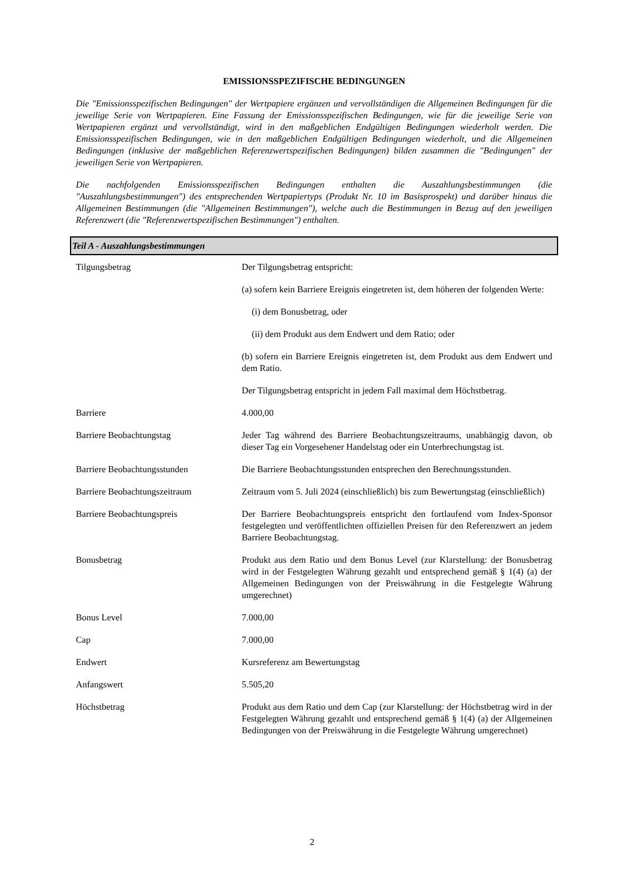EMISSIONSSPEZIFISCHE BEDINGUNGEN
Die "Emissionsspezifischen Bedingungen" der Wertpapiere ergänzen und vervollständigen die Allgemeinen Bedingungen für die jeweilige Serie von Wertpapieren. Eine Fassung der Emissionsspezifischen Bedingungen, wie für die jeweilige Serie von Wertpapieren ergänzt und vervollständigt, wird in den maßgeblichen Endgültigen Bedingungen wiederholt werden. Die Emissionsspezifischen Bedingungen, wie in den maßgeblichen Endgültigen Bedingungen wiederholt, und die Allgemeinen Bedingungen (inklusive der maßgeblichen Referenzwertspezifischen Bedingungen) bilden zusammen die "Bedingungen" der jeweiligen Serie von Wertpapieren.
Die nachfolgenden Emissionsspezifischen Bedingungen enthalten die Auszahlungsbestimmungen (die "Auszahlungsbestimmungen") des entsprechenden Wertpapiertyps (Produkt Nr. 10 im Basisprospekt) und darüber hinaus die Allgemeinen Bestimmungen (die "Allgemeinen Bestimmungen"), welche auch die Bestimmungen in Bezug auf den jeweiligen Referenzwert (die "Referenzwertspezifischen Bestimmungen") enthalten.
Teil A - Auszahlungsbestimmungen
| Tilgungsbetrag | Der Tilgungsbetrag entspricht: (a) sofern kein Barriere Ereignis eingetreten ist, dem höheren der folgenden Werte: (i) dem Bonusbetrag, oder (ii) dem Produkt aus dem Endwert und dem Ratio; oder (b) sofern ein Barriere Ereignis eingetreten ist, dem Produkt aus dem Endwert und dem Ratio. Der Tilgungsbetrag entspricht in jedem Fall maximal dem Höchstbetrag. |
| Barriere | 4.000,00 |
| Barriere Beobachtungstag | Jeder Tag während des Barriere Beobachtungszeitraums, unabhängig davon, ob dieser Tag ein Vorgesehener Handelstag oder ein Unterbrechungstag ist. |
| Barriere Beobachtungsstunden | Die Barriere Beobachtungsstunden entsprechen den Berechnungsstunden. |
| Barriere Beobachtungszeitraum | Zeitraum vom 5. Juli 2024 (einschließlich) bis zum Bewertungstag (einschließlich) |
| Barriere Beobachtungspreis | Der Barriere Beobachtungspreis entspricht den fortlaufend vom Index-Sponsor festgelegten und veröffentlichten offiziellen Preisen für den Referenzwert an jedem Barriere Beobachtungstag. |
| Bonusbetrag | Produkt aus dem Ratio und dem Bonus Level (zur Klarstellung: der Bonusbetrag wird in der Festgelegten Währung gezahlt und entsprechend gemäß § 1(4) (a) der Allgemeinen Bedingungen von der Preiswährung in die Festgelegte Währung umgerechnet) |
| Bonus Level | 7.000,00 |
| Cap | 7.000,00 |
| Endwert | Kursreferenz am Bewertungstag |
| Anfangswert | 5.505,20 |
| Höchstbetrag | Produkt aus dem Ratio und dem Cap (zur Klarstellung: der Höchstbetrag wird in der Festgelegten Währung gezahlt und entsprechend gemäß § 1(4) (a) der Allgemeinen Bedingungen von der Preiswährung in die Festgelegte Währung umgerechnet) |
2